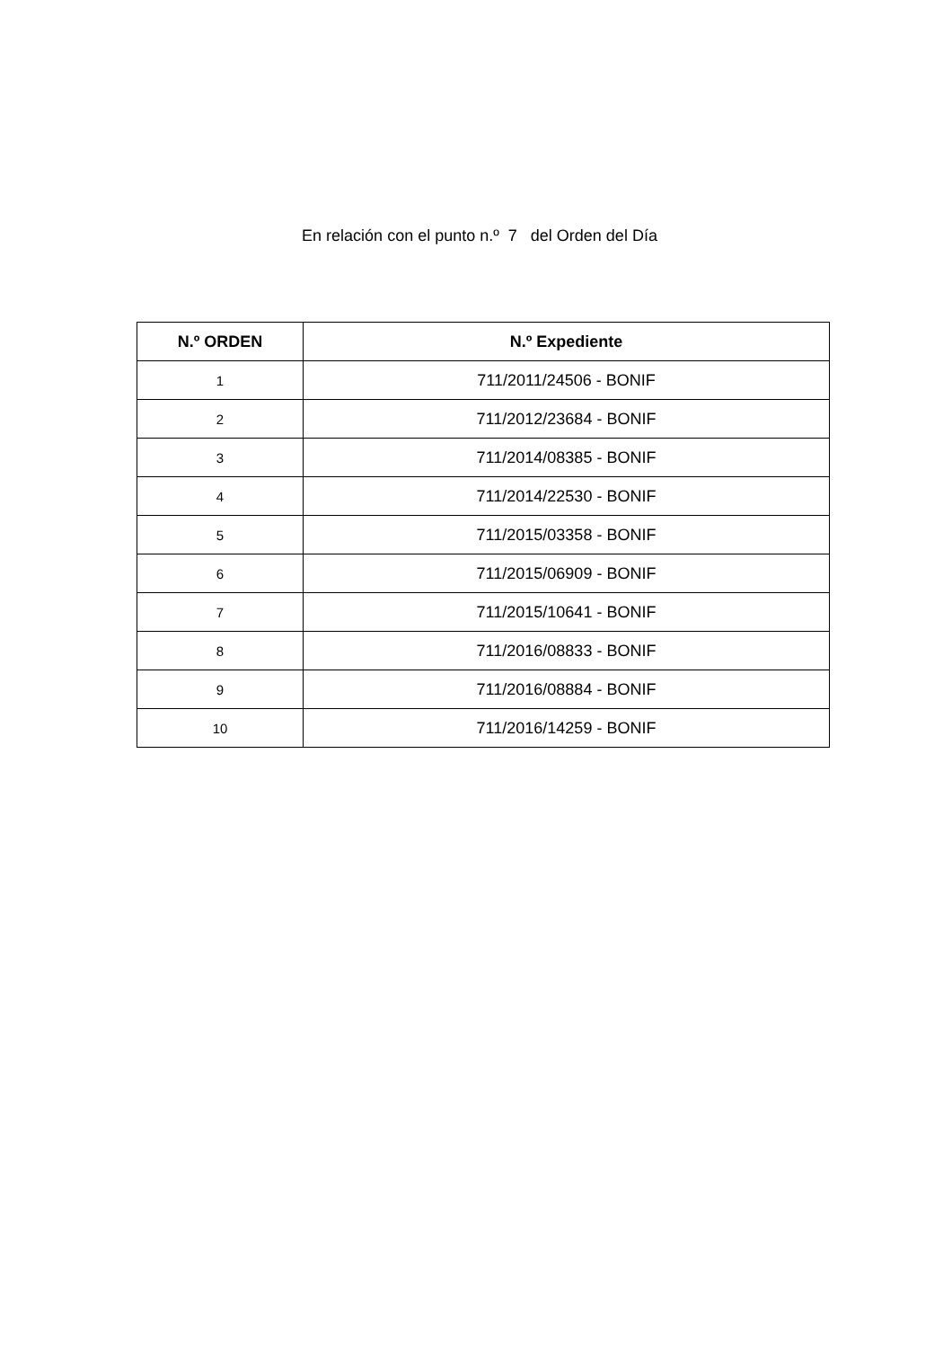En relación con el punto n.º 7 del Orden del Día
| N.º ORDEN | N.º Expediente |
| --- | --- |
| 1 | 711/2011/24506 - BONIF |
| 2 | 711/2012/23684 - BONIF |
| 3 | 711/2014/08385 - BONIF |
| 4 | 711/2014/22530 - BONIF |
| 5 | 711/2015/03358 - BONIF |
| 6 | 711/2015/06909 - BONIF |
| 7 | 711/2015/10641 - BONIF |
| 8 | 711/2016/08833 - BONIF |
| 9 | 711/2016/08884 - BONIF |
| 10 | 711/2016/14259 - BONIF |